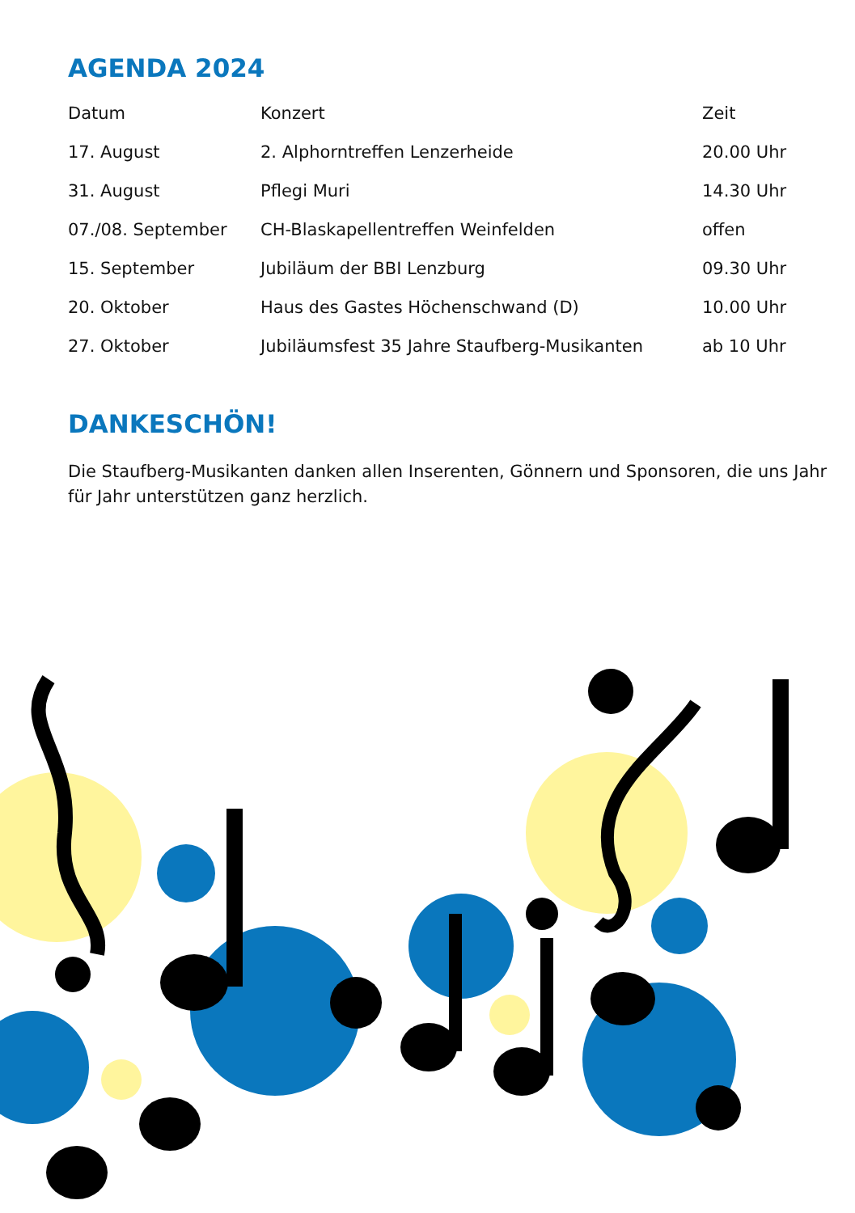AGENDA 2024
| Datum | Konzert | Zeit |
| --- | --- | --- |
| 17. August | 2. Alphorntreffen Lenzerheide | 20.00 Uhr |
| 31. August | Pflegi Muri | 14.30 Uhr |
| 07./08. September | CH-Blaskapellentreffen Weinfelden | offen |
| 15. September | Jubiläum der BBI Lenzburg | 09.30 Uhr |
| 20. Oktober | Haus des Gastes Höchenschwand (D) | 10.00 Uhr |
| 27. Oktober | Jubiläumsfest 35 Jahre Staufberg-Musikanten | ab 10 Uhr |
DANKESCHÖN!
Die Staufberg-Musikanten danken allen Inserenten, Gönnern und Sponsoren, die uns Jahr für Jahr unterstützen ganz herzlich.